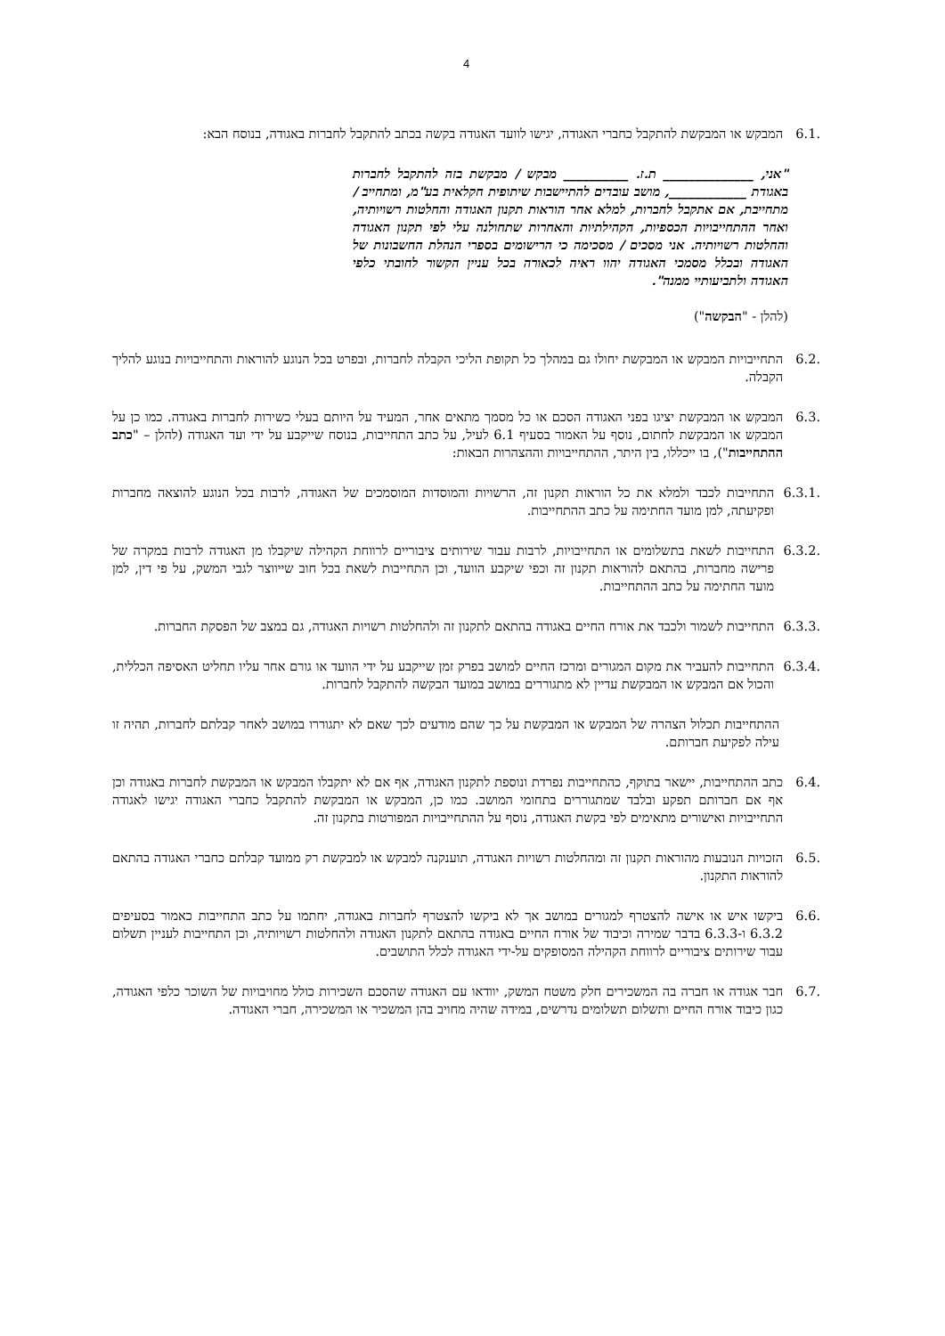4
6.1. המבקש או המבקשת להתקבל כחברי האגודה, יגישו לוועד האגודה בקשה בכתב להתקבל לחברות באגודה, בנוסח הבא:
"אני, ______________ ת.ז. __________ מבקש / מבקשת בזה להתקבל לחברות באגודת ____________, מושב עובדים להתיישבות שיתופית חקלאית בע"מ, ומתחייב / מתחייבת, אם אתקבל לחברות, למלא אחר הוראות תקנון האגודה והחלטות רשויותיה, ואחר ההתחייבויות הכספיות, הקהילתיות והאחרות שתחולנה עלי לפי תקנון האגודה והחלטות רשויותיה. אני מסכים / מסכימה כי הרישומים בספרי הנהלת החשבונות של האגודה ובכלל מסמכי האגודה יהוו ראיה לכאורה בכל עניין הקשור לחובתי כלפי האגודה ולתביעותיי ממנה".
(להלן - "הבקשה")
6.2. התחייבויות המבקש או המבקשת יחולו גם במהלך כל תקופת הליכי הקבלה לחברות, ובפרט בכל הנוגע להוראות והתחייבויות בנוגע להליך הקבלה.
6.3. המבקש או המבקשת יציגו בפני האגודה הסכם או כל מסמך מתאים אחר, המעיד על היותם בעלי כשירות לחברות באגודה. כמו כן על המבקש או המבקשת לחתום, נוסף על האמור בסעיף 6.1 לעיל, על כתב התחייבות, בנוסח שייקבע על ידי ועד האגודה (להלן – "כתב ההתחייבות"), בו ייכללו, בין היתר, ההתחייבויות וההצהרות הבאות:
6.3.1.
התחייבות לכבד ולמלא את כל הוראות תקנון זה, הרשויות והמוסדות המוסמכים של האגודה, לרבות בכל הנוגע להוצאה מחברות ופקיעתה, למן מועד החתימה על כתב ההתחייבות.
6.3.2.
התחייבות לשאת בתשלומים או התחייבויות, לרבות עבור שירותים ציבוריים לרווחת הקהילה שיקבלו מן האגודה לרבות במקרה של פרישה מחברות, בהתאם להוראות תקנון זה וכפי שיקבע הוועד, וכן התחייבות לשאת בכל חוב שייווצר לגבי המשק, על פי דין, למן מועד החתימה על כתב ההתחייבות.
6.3.3.
התחייבות לשמור ולכבד את אורח החיים באגודה בהתאם לתקנון זה ולהחלטות רשויות האגודה, גם במצב של הפסקת החברות.
6.3.4.
התחייבות להעביר את מקום המגורים ומרכז החיים למושב בפרק זמן שייקבע על ידי הוועד או גורם אחר עליו תחליט האסיפה הכללית, והכול אם המבקש או המבקשת עדיין לא מתגוררים במושב במועד הבקשה להתקבל לחברות.
ההתחייבות תכלול הצהרה של המבקש או המבקשת על כך שהם מודעים לכך שאם לא יתגוררו במושב לאחר קבלתם לחברות, תהיה זו עילה לפקיעת חברותם.
6.4. כתב ההתחייבות, יישאר בתוקף, כהתחייבות נפרדת ונוספת לתקנון האגודה, אף אם לא יתקבלו המבקש או המבקשת לחברות באגודה וכן אף אם חברותם תפקע ובלבד שמתגוררים בתחומי המושב. כמו כן, המבקש או המבקשת להתקבל כחברי האגודה יגישו לאגודה התחייבויות ואישורים מתאימים לפי בקשת האגודה, נוסף על ההתחייבויות המפורטות בתקנון זה.
6.5. הזכויות הנובעות מהוראות תקנון זה ומהחלטות רשויות האגודה, תוענקנה למבקש או למבקשת רק ממועד קבלתם כחברי האגודה בהתאם להוראות התקנון.
6.6. ביקשו איש או אישה להצטרף למגורים במושב אך לא ביקשו להצטרף לחברות באגודה, יחתמו על כתב התחייבות כאמור בסעיפים 6.3.2 ו-6.3.3 בדבר שמירה וכיבוד של אורח החיים באגודה בהתאם לתקנון האגודה ולהחלטות רשויותיה, וכן התחייבות לעניין תשלום עבור שירותים ציבוריים לרווחת הקהילה המסופקים על-ידי האגודה לכלל התושבים.
6.7. חבר אגודה או חברה בה המשכירים חלק משטח המשק, יוודאו עם האגודה שהסכם השכירות כולל מחויבויות של השוכר כלפי האגודה, כגון כיבוד אורח החיים ותשלום תשלומים נדרשים, במידה שהיה מחויב בהן המשכיר או המשכירה, חברי האגודה.